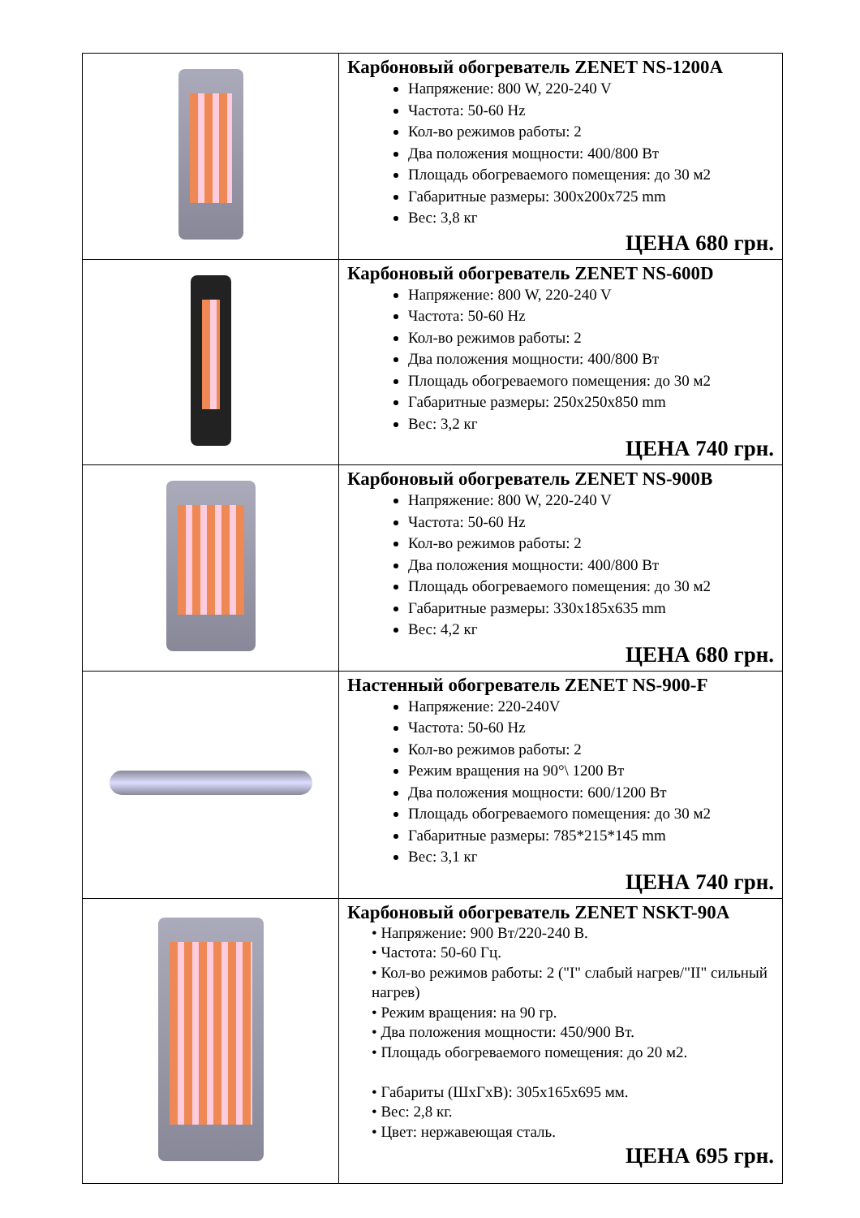| | Карбоновый обогреватель ZENET NS-1200A Напряжение: 800 W, 220-240 V Частота: 50-60 Hz Кол-во режимов работы: 2 Два положения мощности: 400/800 Вт Площадь обогреваемого помещения: до 30 м2 Габаритные размеры: 300x200x725 mm Вес: 3,8 кг ЦЕНА 680 грн. |
| | Карбоновый обогреватель ZENET NS-600D Напряжение: 800 W, 220-240 V Частота: 50-60 Hz Кол-во режимов работы: 2 Два положения мощности: 400/800 Вт Площадь обогреваемого помещения: до 30 м2 Габаритные размеры: 250x250x850 mm Вес: 3,2 кг ЦЕНА 740 грн. |
| | Карбоновый обогреватель ZENET NS-900B Напряжение: 800 W, 220-240 V Частота: 50-60 Hz Кол-во режимов работы: 2 Два положения мощности: 400/800 Вт Площадь обогреваемого помещения: до 30 м2 Габаритные размеры: 330x185x635 mm Вес: 4,2 кг ЦЕНА 680 грн. |
| | Настенный обогреватель ZENET NS-900-F Напряжение: 220-240V Частота: 50-60 Hz Кол-во режимов работы: 2 Режим вращения на 90°\ 1200 Вт Два положения мощности: 600/1200 Вт Площадь обогреваемого помещения: до 30 м2 Габаритные размеры: 785*215*145 mm Вес: 3,1 кг ЦЕНА 740 грн. |
| | Карбоновый обогреватель ZENET NSKT-90A • Напряжение: 900 Вт/220-240 В. • Частота: 50-60 Гц. • Кол-во режимов работы: 2 ("I" слабый нагрев/"II" сильный нагрев) • Режим вращения: на 90 гр. • Два положения мощности: 450/900 Вт. • Площадь обогреваемого помещения: до 20 м2. • Габариты (ШxГxВ): 305x165x695 мм. • Вес: 2,8 кг. • Цвет: нержавеющая сталь. ЦЕНА 695 грн. |